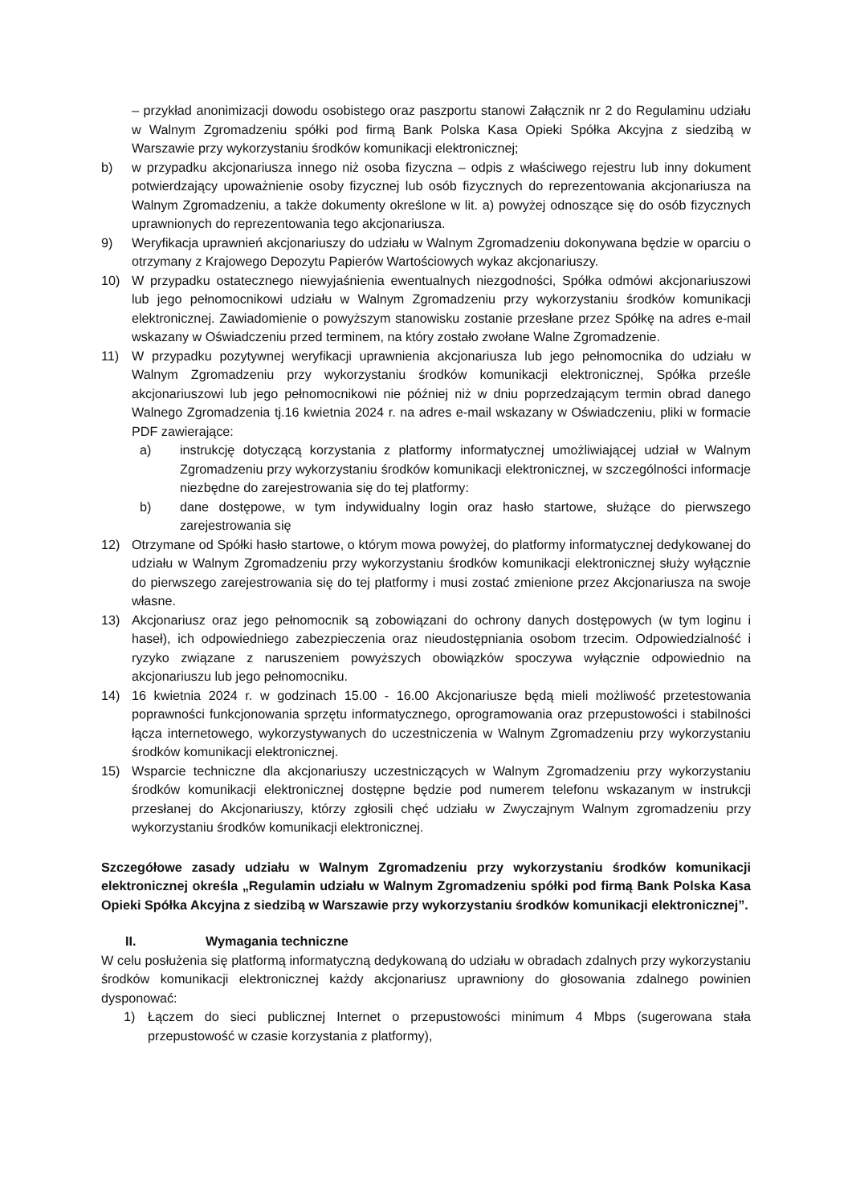– przykład anonimizacji dowodu osobistego oraz paszportu stanowi Załącznik nr 2 do Regulaminu udziału w Walnym Zgromadzeniu spółki pod firmą Bank Polska Kasa Opieki Spółka Akcyjna z siedzibą w Warszawie przy wykorzystaniu środków komunikacji elektronicznej;
b) w przypadku akcjonariusza innego niż osoba fizyczna – odpis z właściwego rejestru lub inny dokument potwierdzający upoważnienie osoby fizycznej lub osób fizycznych do reprezentowania akcjonariusza na Walnym Zgromadzeniu, a także dokumenty określone w lit. a) powyżej odnoszące się do osób fizycznych uprawnionych do reprezentowania tego akcjonariusza.
9) Weryfikacja uprawnień akcjonariuszy do udziału w Walnym Zgromadzeniu dokonywana będzie w oparciu o otrzymany z Krajowego Depozytu Papierów Wartościowych wykaz akcjonariuszy.
10) W przypadku ostatecznego niewyjaśnienia ewentualnych niezgodności, Spółka odmówi akcjonariuszowi lub jego pełnomocnikowi udziału w Walnym Zgromadzeniu przy wykorzystaniu środków komunikacji elektronicznej. Zawiadomienie o powyższym stanowisku zostanie przesłane przez Spółkę na adres e-mail wskazany w Oświadczeniu przed terminem, na który zostało zwołane Walne Zgromadzenie.
11) W przypadku pozytywnej weryfikacji uprawnienia akcjonariusza lub jego pełnomocnika do udziału w Walnym Zgromadzeniu przy wykorzystaniu środków komunikacji elektronicznej, Spółka prześle akcjonariuszowi lub jego pełnomocnikowi nie później niż w dniu poprzedzającym termin obrad danego Walnego Zgromadzenia tj.16 kwietnia 2024 r. na adres e-mail wskazany w Oświadczeniu, pliki w formacie PDF zawierające:
a) instrukcję dotyczącą korzystania z platformy informatycznej umożliwiającej udział w Walnym Zgromadzeniu przy wykorzystaniu środków komunikacji elektronicznej, w szczególności informacje niezbędne do zarejestrowania się do tej platformy:
b) dane dostępowe, w tym indywidualny login oraz hasło startowe, służące do pierwszego zarejestrowania się
12) Otrzymane od Spółki hasło startowe, o którym mowa powyżej, do platformy informatycznej dedykowanej do udziału w Walnym Zgromadzeniu przy wykorzystaniu środków komunikacji elektronicznej służy wyłącznie do pierwszego zarejestrowania się do tej platformy i musi zostać zmienione przez Akcjonariusza na swoje własne.
13) Akcjonariusz oraz jego pełnomocnik są zobowiązani do ochrony danych dostępowych (w tym loginu i haseł), ich odpowiedniego zabezpieczenia oraz nieudostępniania osobom trzecim. Odpowiedzialność i ryzyko związane z naruszeniem powyższych obowiązków spoczywa wyłącznie odpowiednio na akcjonariuszu lub jego pełnomocniku.
14) 16 kwietnia 2024 r. w godzinach 15.00 - 16.00 Akcjonariusze będą mieli możliwość przetestowania poprawności funkcjonowania sprzętu informatycznego, oprogramowania oraz przepustowości i stabilności łącza internetowego, wykorzystywanych do uczestniczenia w Walnym Zgromadzeniu przy wykorzystaniu środków komunikacji elektronicznej.
15) Wsparcie techniczne dla akcjonariuszy uczestniczących w Walnym Zgromadzeniu przy wykorzystaniu środków komunikacji elektronicznej dostępne będzie pod numerem telefonu wskazanym w instrukcji przesłanej do Akcjonariuszy, którzy zgłosili chęć udziału w Zwyczajnym Walnym zgromadzeniu przy wykorzystaniu środków komunikacji elektronicznej.
Szczegółowe zasady udziału w Walnym Zgromadzeniu przy wykorzystaniu środków komunikacji elektronicznej określa „Regulamin udziału w Walnym Zgromadzeniu spółki pod firmą Bank Polska Kasa Opieki Spółka Akcyjna z siedzibą w Warszawie przy wykorzystaniu środków komunikacji elektronicznej”.
II. Wymagania techniczne
W celu posłużenia się platformą informatyczną dedykowaną do udziału w obradach zdalnych przy wykorzystaniu środków komunikacji elektronicznej każdy akcjonariusz uprawniony do głosowania zdalnego powinien dysponować:
1) Łączem do sieci publicznej Internet o przepustowości minimum 4 Mbps (sugerowana stała przepustowość w czasie korzystania z platformy),